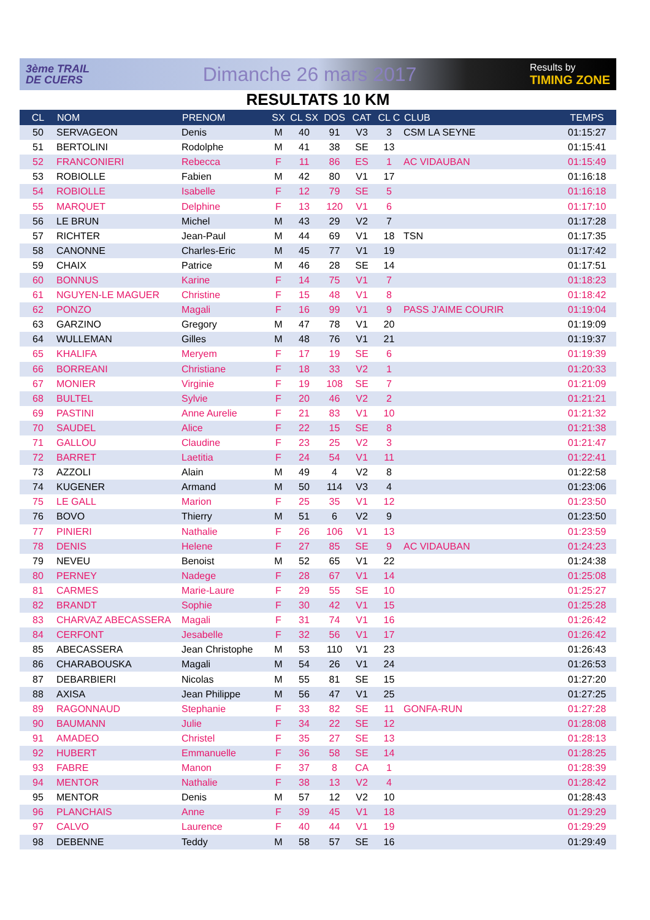3ème TRAIL
DE CUERS
Dimanche 26 mars 2017
Results by
TIMING ZONE
RESULTATS 10 KM
| CL | NOM | PRENOM | SX | CL SX | DOS | CAT | CL C | CLUB | TEMPS |
| --- | --- | --- | --- | --- | --- | --- | --- | --- | --- |
| 50 | SERVAGEON | Denis | M | 40 | 91 | V3 | 3 | CSM LA SEYNE | 01:15:27 |
| 51 | BERTOLINI | Rodolphe | M | 41 | 38 | SE | 13 | | 01:15:41 |
| 52 | FRANCONIERI | Rebecca | F | 11 | 86 | ES | 1 | AC VIDAUBAN | 01:15:49 |
| 53 | ROBIOLLE | Fabien | M | 42 | 80 | V1 | 17 | | 01:16:18 |
| 54 | ROBIOLLE | Isabelle | F | 12 | 79 | SE | 5 | | 01:16:18 |
| 55 | MARQUET | Delphine | F | 13 | 120 | V1 | 6 | | 01:17:10 |
| 56 | LE BRUN | Michel | M | 43 | 29 | V2 | 7 | | 01:17:28 |
| 57 | RICHTER | Jean-Paul | M | 44 | 69 | V1 | 18 | TSN | 01:17:35 |
| 58 | CANONNE | Charles-Eric | M | 45 | 77 | V1 | 19 | | 01:17:42 |
| 59 | CHAIX | Patrice | M | 46 | 28 | SE | 14 | | 01:17:51 |
| 60 | BONNUS | Karine | F | 14 | 75 | V1 | 7 | | 01:18:23 |
| 61 | NGUYEN-LE MAGUER | Christine | F | 15 | 48 | V1 | 8 | | 01:18:42 |
| 62 | PONZO | Magali | F | 16 | 99 | V1 | 9 | PASS J'AIME COURIR | 01:19:04 |
| 63 | GARZINO | Gregory | M | 47 | 78 | V1 | 20 | | 01:19:09 |
| 64 | WULLEMAN | Gilles | M | 48 | 76 | V1 | 21 | | 01:19:37 |
| 65 | KHALIFA | Meryem | F | 17 | 19 | SE | 6 | | 01:19:39 |
| 66 | BORREANI | Christiane | F | 18 | 33 | V2 | 1 | | 01:20:33 |
| 67 | MONIER | Virginie | F | 19 | 108 | SE | 7 | | 01:21:09 |
| 68 | BULTEL | Sylvie | F | 20 | 46 | V2 | 2 | | 01:21:21 |
| 69 | PASTINI | Anne Aurelie | F | 21 | 83 | V1 | 10 | | 01:21:32 |
| 70 | SAUDEL | Alice | F | 22 | 15 | SE | 8 | | 01:21:38 |
| 71 | GALLOU | Claudine | F | 23 | 25 | V2 | 3 | | 01:21:47 |
| 72 | BARRET | Laetitia | F | 24 | 54 | V1 | 11 | | 01:22:41 |
| 73 | AZZOLI | Alain | M | 49 | 4 | V2 | 8 | | 01:22:58 |
| 74 | KUGENER | Armand | M | 50 | 114 | V3 | 4 | | 01:23:06 |
| 75 | LE GALL | Marion | F | 25 | 35 | V1 | 12 | | 01:23:50 |
| 76 | BOVO | Thierry | M | 51 | 6 | V2 | 9 | | 01:23:50 |
| 77 | PINIERI | Nathalie | F | 26 | 106 | V1 | 13 | | 01:23:59 |
| 78 | DENIS | Helene | F | 27 | 85 | SE | 9 | AC VIDAUBAN | 01:24:23 |
| 79 | NEVEU | Benoist | M | 52 | 65 | V1 | 22 | | 01:24:38 |
| 80 | PERNEY | Nadege | F | 28 | 67 | V1 | 14 | | 01:25:08 |
| 81 | CARMES | Marie-Laure | F | 29 | 55 | SE | 10 | | 01:25:27 |
| 82 | BRANDT | Sophie | F | 30 | 42 | V1 | 15 | | 01:25:28 |
| 83 | CHARVAZ ABECASSERA | Magali | F | 31 | 74 | V1 | 16 | | 01:26:42 |
| 84 | CERFONT | Jesabelle | F | 32 | 56 | V1 | 17 | | 01:26:42 |
| 85 | ABECASSERA | Jean Christophe | M | 53 | 110 | V1 | 23 | | 01:26:43 |
| 86 | CHARABOUSKA | Magali | M | 54 | 26 | V1 | 24 | | 01:26:53 |
| 87 | DEBARBIERI | Nicolas | M | 55 | 81 | SE | 15 | | 01:27:20 |
| 88 | AXISA | Jean Philippe | M | 56 | 47 | V1 | 25 | | 01:27:25 |
| 89 | RAGONNAUD | Stephanie | F | 33 | 82 | SE | 11 | GONFA-RUN | 01:27:28 |
| 90 | BAUMANN | Julie | F | 34 | 22 | SE | 12 | | 01:28:08 |
| 91 | AMADEO | Christel | F | 35 | 27 | SE | 13 | | 01:28:13 |
| 92 | HUBERT | Emmanuelle | F | 36 | 58 | SE | 14 | | 01:28:25 |
| 93 | FABRE | Manon | F | 37 | 8 | CA | 1 | | 01:28:39 |
| 94 | MENTOR | Nathalie | F | 38 | 13 | V2 | 4 | | 01:28:42 |
| 95 | MENTOR | Denis | M | 57 | 12 | V2 | 10 | | 01:28:43 |
| 96 | PLANCHAIS | Anne | F | 39 | 45 | V1 | 18 | | 01:29:29 |
| 97 | CALVO | Laurence | F | 40 | 44 | V1 | 19 | | 01:29:29 |
| 98 | DEBENNE | Teddy | M | 58 | 57 | SE | 16 | | 01:29:49 |